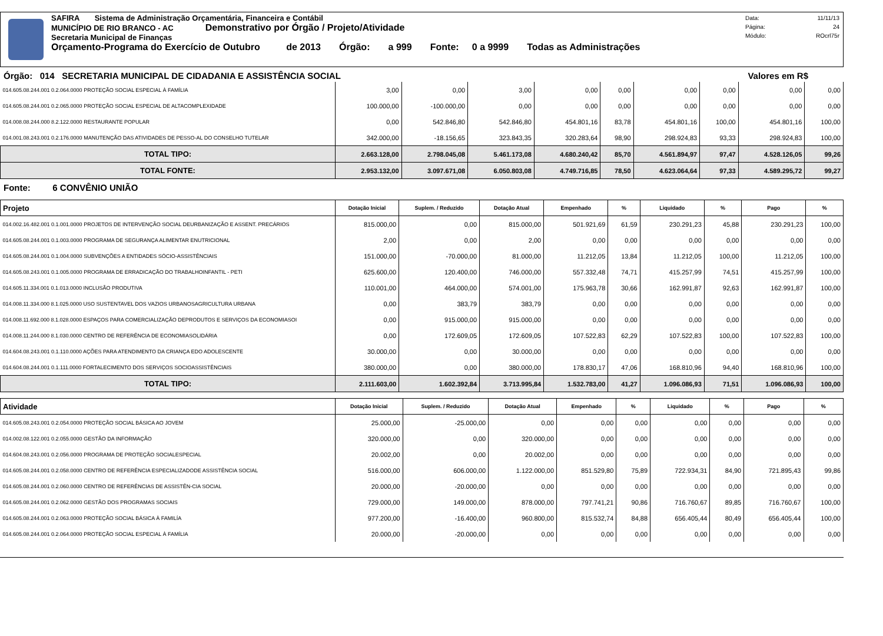SAFIRA Sistema de Administração Orçamentária, Financeira e Contábil
MUNICÍPIO DE RIO BRANCO - AC Demonstrativo por Órgão / Projeto/Atividade
Secretaria Municipal de Finanças
Orçamento-Programa do Exercício de Outubro de 2013 Órgão: a 999 Fonte: 0 a 9999 Todas as Administrações
Data: 11/11/13
Página: 24
Módulo: ROcrl75r
Órgão: 014 SECRETARIA MUNICIPAL DE CIDADANIA E ASSISTÊNCIA SOCIAL Valores em R$
| 014.605.08.244.001 0.2.064.0000 PROTEÇÃO SOCIAL ESPECIAL À FAMÍLIA | 3,00 | 0,00 | 3,00 | 0,00 | 0,00 | 0,00 | 0,00 | 0,00 | 0,00 |
| 014.605.08.244.001 0.2.065.0000 PROTEÇÃO SOCIAL ESPECIAL DE ALTACOMPLEXIDADE | 100.000,00 | -100.000,00 | 0,00 | 0,00 | 0,00 | 0,00 | 0,00 | 0,00 | 0,00 |
| 014.008.08.244.000 8.2.122.0000 RESTAURANTE POPULAR | 0,00 | 542.846,80 | 542.846,80 | 454.801,16 | 83,78 | 454.801,16 | 100,00 | 454.801,16 | 100,00 |
| 014.001.08.243.001 0.2.176.0000 MANUTENÇÃO DAS ATIVIDADES DE PESSO-AL DO CONSELHO TUTELAR | 342.000,00 | -18.156,65 | 323.843,35 | 320.283,64 | 98,90 | 298.924,83 | 93,33 | 298.924,83 | 100,00 |
| TOTAL TIPO: | 2.663.128,00 | 2.798.045,08 | 5.461.173,08 | 4.680.240,42 | 85,70 | 4.561.894,97 | 97,47 | 4.528.126,05 | 99,26 |
| TOTAL FONTE: | 2.953.132,00 | 3.097.671,08 | 6.050.803,08 | 4.749.716,85 | 78,50 | 4.623.064,64 | 97,33 | 4.589.295,72 | 99,27 |
Fonte: 6 CONVÊNIO UNIÃO
| Projeto | Dotação Inicial | Suplem. / Reduzido | Dotação Atual | Empenhado | % | Liquidado | % | Pago | % |
| --- | --- | --- | --- | --- | --- | --- | --- | --- | --- |
| 014.002.16.482.001 0.1.001.0000 PROJETOS DE INTERVENÇÃO SOCIAL DEURBANIZAÇÃO E ASSENT. PRECÁRIOS | 815.000,00 | 0,00 | 815.000,00 | 501.921,69 | 61,59 | 230.291,23 | 45,88 | 230.291,23 | 100,00 |
| 014.605.08.244.001 0.1.003.0000 PROGRAMA DE SEGURANÇA ALIMENTAR ENUTRICIONAL | 2,00 | 0,00 | 2,00 | 0,00 | 0,00 | 0,00 | 0,00 | 0,00 | 0,00 |
| 014.605.08.244.001 0.1.004.0000 SUBVENÇÕES A ENTIDADES SÓCIO-ASSISTÊNCIAIS | 151.000,00 | -70.000,00 | 81.000,00 | 11.212,05 | 13,84 | 11.212,05 | 100,00 | 11.212,05 | 100,00 |
| 014.605.08.243.001 0.1.005.0000 PROGRAMA DE ERRADICAÇÃO DO TRABALHOINFANTIL - PETI | 625.600,00 | 120.400,00 | 746.000,00 | 557.332,48 | 74,71 | 415.257,99 | 74,51 | 415.257,99 | 100,00 |
| 014.605.11.334.001 0.1.013.0000 INCLUSÃO PRODUTIVA | 110.001,00 | 464.000,00 | 574.001,00 | 175.963,78 | 30,66 | 162.991,87 | 92,63 | 162.991,87 | 100,00 |
| 014.008.11.334.000 8.1.025.0000 USO SUSTENTAVEL DOS VAZIOS URBANOSAGRICULTURA URBANA | 0,00 | 383,79 | 383,79 | 0,00 | 0,00 | 0,00 | 0,00 | 0,00 | 0,00 |
| 014.008.11.692.000 8.1.028.0000 ESPAÇOS PARA COMERCIALIZAÇÃO DEPRODUTOS E SERVIÇOS DA ECONOMIASOI | 0,00 | 915.000,00 | 915.000,00 | 0,00 | 0,00 | 0,00 | 0,00 | 0,00 | 0,00 |
| 014.008.11.244.000 8.1.030.0000 CENTRO DE REFERÊNCIA DE ECONOMIASOLIDÁRIA | 0,00 | 172.609,05 | 172.609,05 | 107.522,83 | 62,29 | 107.522,83 | 100,00 | 107.522,83 | 100,00 |
| 014.604.08.243.001 0.1.110.0000 AÇÕES PARA ATENDIMENTO DA CRIANÇA EDO ADOLESCENTE | 30.000,00 | 0,00 | 30.000,00 | 0,00 | 0,00 | 0,00 | 0,00 | 0,00 | 0,00 |
| 014.604.08.244.001 0.1.111.0000 FORTALECIMENTO DOS SERVIÇOS SOCIOASSISTÊNCIAIS | 380.000,00 | 0,00 | 380.000,00 | 178.830,17 | 47,06 | 168.810,96 | 94,40 | 168.810,96 | 100,00 |
| TOTAL TIPO: | 2.111.603,00 | 1.602.392,84 | 3.713.995,84 | 1.532.783,00 | 41,27 | 1.096.086,93 | 71,51 | 1.096.086,93 | 100,00 |
| Atividade | Dotação Inicial | Suplem. / Reduzido | Dotação Atual | Empenhado | % | Liquidado | % | Pago | % |
| --- | --- | --- | --- | --- | --- | --- | --- | --- | --- |
| 014.605.08.243.001 0.2.054.0000 PROTEÇÃO SOCIAL BÁSICA AO JOVEM | 25.000,00 | -25.000,00 | 0,00 | 0,00 | 0,00 | 0,00 | 0,00 | 0,00 | 0,00 |
| 014.002.08.122.001 0.2.055.0000 GESTÃO DA INFORMAÇÃO | 320.000,00 | 0,00 | 320.000,00 | 0,00 | 0,00 | 0,00 | 0,00 | 0,00 | 0,00 |
| 014.604.08.243.001 0.2.056.0000 PROGRAMA DE PROTEÇÃO SOCIALESPECIAL | 20.002,00 | 0,00 | 20.002,00 | 0,00 | 0,00 | 0,00 | 0,00 | 0,00 | 0,00 |
| 014.605.08.244.001 0.2.058.0000 CENTRO DE REFERÊNCIA ESPECIALIZADODE ASSISTÊNCIA SOCIAL | 516.000,00 | 606.000,00 | 1.122.000,00 | 851.529,80 | 75,89 | 722.934,31 | 84,90 | 721.895,43 | 99,86 |
| 014.605.08.244.001 0.2.060.0000 CENTRO DE REFERÊNCIAS DE ASSISTÊN-CIA SOCIAL | 20.000,00 | -20.000,00 | 0,00 | 0,00 | 0,00 | 0,00 | 0,00 | 0,00 | 0,00 |
| 014.605.08.244.001 0.2.062.0000 GESTÃO DOS PROGRAMAS SOCIAIS | 729.000,00 | 149.000,00 | 878.000,00 | 797.741,21 | 90,86 | 716.760,67 | 89,85 | 716.760,67 | 100,00 |
| 014.605.08.244.001 0.2.063.0000 PROTEÇÃO SOCIAL BÁSICA À FAMILÍA | 977.200,00 | -16.400,00 | 960.800,00 | 815.532,74 | 84,88 | 656.405,44 | 80,49 | 656.405,44 | 100,00 |
| 014.605.08.244.001 0.2.064.0000 PROTEÇÃO SOCIAL ESPECIAL À FAMÍLIA | 20.000,00 | -20.000,00 | 0,00 | 0,00 | 0,00 | 0,00 | 0,00 | 0,00 | 0,00 |